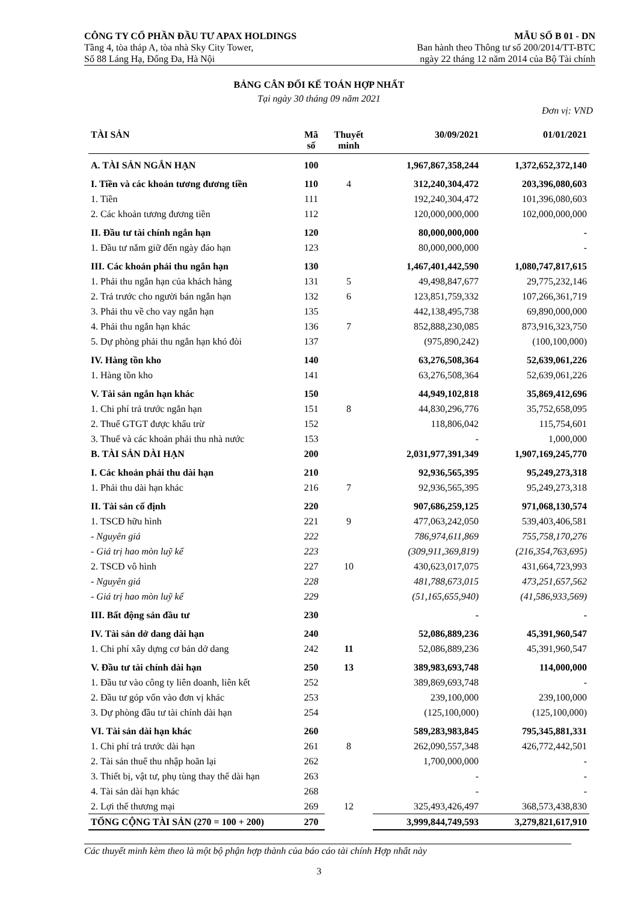CÔNG TY CỔ PHẦN ĐẦU TƯ APAX HOLDINGS
Tầng 4, tòa tháp A, tòa nhà Sky City Tower,
Số 88 Láng Hạ, Đống Đa, Hà Nội
MẪU SỐ B 01 - DN
Ban hành theo Thông tư số 200/2014/TT-BTC
ngày 22 tháng 12 năm 2014 của Bộ Tài chính
BẢNG CÂN ĐỐI KẾ TOÁN HỢP NHẤT
Tại ngày 30 tháng 09 năm 2021
Đơn vị: VND
| TÀI SẢN | Mã số | Thuyết minh | 30/09/2021 | 01/01/2021 |
| --- | --- | --- | --- | --- |
| A. TÀI SẢN NGẮN HẠN | 100 | | 1,967,867,358,244 | 1,372,652,372,140 |
| I. Tiền và các khoản tương đương tiền | 110 | 4 | 312,240,304,472 | 203,396,080,603 |
| 1. Tiền | 111 | | 192,240,304,472 | 101,396,080,603 |
| 2. Các khoản tương đương tiền | 112 | | 120,000,000,000 | 102,000,000,000 |
| II. Đầu tư tài chính ngắn hạn | 120 | | 80,000,000,000 | - |
| 1. Đầu tư nắm giữ đến ngày đáo hạn | 123 | | 80,000,000,000 | - |
| III. Các khoản phải thu ngắn hạn | 130 | | 1,467,401,442,590 | 1,080,747,817,615 |
| 1. Phải thu ngắn hạn của khách hàng | 131 | 5 | 49,498,847,677 | 29,775,232,146 |
| 2. Trả trước cho người bán ngắn hạn | 132 | 6 | 123,851,759,332 | 107,266,361,719 |
| 3. Phải thu về cho vay ngắn hạn | 135 | | 442,138,495,738 | 69,890,000,000 |
| 4. Phải thu ngắn hạn khác | 136 | 7 | 852,888,230,085 | 873,916,323,750 |
| 5. Dự phòng phải thu ngắn hạn khó đòi | 137 | | (975,890,242) | (100,100,000) |
| IV. Hàng tồn kho | 140 | | 63,276,508,364 | 52,639,061,226 |
| 1. Hàng tồn kho | 141 | | 63,276,508,364 | 52,639,061,226 |
| V. Tài sản ngắn hạn khác | 150 | | 44,949,102,818 | 35,869,412,696 |
| 1. Chi phí trả trước ngắn hạn | 151 | 8 | 44,830,296,776 | 35,752,658,095 |
| 2. Thuế GTGT được khấu trừ | 152 | | 118,806,042 | 115,754,601 |
| 3. Thuế và các khoản phải thu nhà nước | 153 | | - | 1,000,000 |
| B. TÀI SẢN DÀI HẠN | 200 | | 2,031,977,391,349 | 1,907,169,245,770 |
| I. Các khoản phải thu dài hạn | 210 | | 92,936,565,395 | 95,249,273,318 |
| 1. Phải thu dài hạn khác | 216 | 7 | 92,936,565,395 | 95,249,273,318 |
| II. Tài sản cố định | 220 | | 907,686,259,125 | 971,068,130,574 |
| 1. TSCĐ hữu hình | 221 | 9 | 477,063,242,050 | 539,403,406,581 |
| - Nguyên giá | 222 | | 786,974,611,869 | 755,758,170,276 |
| - Giá trị hao mòn luỹ kế | 223 | | (309,911,369,819) | (216,354,763,695) |
| 2. TSCĐ vô hình | 227 | 10 | 430,623,017,075 | 431,664,723,993 |
| - Nguyên giá | 228 | | 481,788,673,015 | 473,251,657,562 |
| - Giá trị hao mòn luỹ kế | 229 | | (51,165,655,940) | (41,586,933,569) |
| III. Bất động sản đầu tư | 230 | | - | - |
| IV. Tài sản dở dang dài hạn | 240 | | 52,086,889,236 | 45,391,960,547 |
| 1. Chi phí xây dựng cơ bản dở dang | 242 | 11 | 52,086,889,236 | 45,391,960,547 |
| V. Đầu tư tài chính dài hạn | 250 | 13 | 389,983,693,748 | 114,000,000 |
| 1. Đầu tư vào công ty liên doanh, liên kết | 252 | | 389,869,693,748 | - |
| 2. Đầu tư góp vốn vào đơn vị khác | 253 | | 239,100,000 | 239,100,000 |
| 3. Dự phòng đầu tư tài chính dài hạn | 254 | | (125,100,000) | (125,100,000) |
| VI. Tài sản dài hạn khác | 260 | | 589,283,983,845 | 795,345,881,331 |
| 1. Chi phí trả trước dài hạn | 261 | 8 | 262,090,557,348 | 426,772,442,501 |
| 2. Tài sản thuế thu nhập hoãn lại | 262 | | 1,700,000,000 | - |
| 3. Thiết bị, vật tư, phụ tùng thay thế dài hạn | 263 | | - | - |
| 4. Tài sản dài hạn khác | 268 | | - | - |
| 2. Lợi thế thương mại | 269 | 12 | 325,493,426,497 | 368,573,438,830 |
| TỔNG CỘNG TÀI SẢN (270 = 100 + 200) | 270 | | 3,999,844,749,593 | 3,279,821,617,910 |
Các thuyết minh kèm theo là một bộ phận hợp thành của báo cáo tài chính Hợp nhất này
3